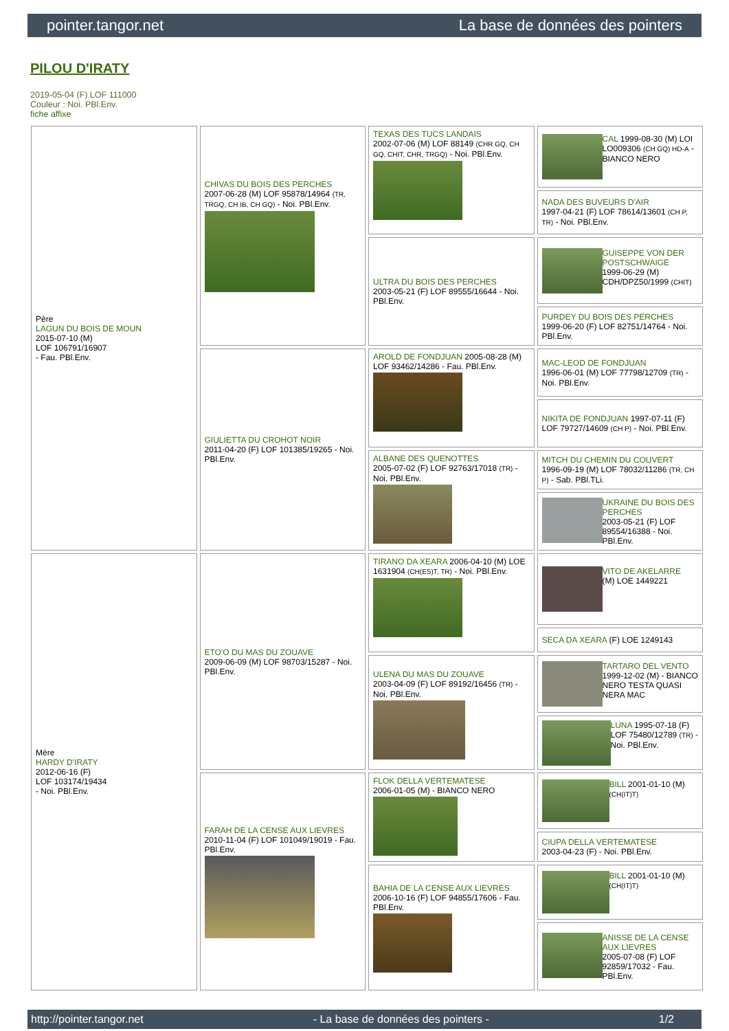pointer.tangor.net La base de données des pointers
PILOU D'IRATY
2019-05-04 (F) LOF 111000
Couleur : Noi. PBl.Env.
fiche affixe
| Père LAGUN DU BOIS DE MOUN 2015-07-10 (M) LOF 106791/16907 - Fau. PBl.Env. | CHIVAS DU BOIS DES PERCHES 2007-06-28 (M) LOF 95878/14964 (TR, TRGQ, CH IB, CH GQ) - Noi. PBl.Env. | TEXAS DES TUCS LANDAIS 2002-07-06 (M) LOF 88149 (CHR GQ, CH GQ, CHIT, CHR, TRGQ) - Noi. PBl.Env. | CAL 1999-08-30 (M) LOI LO009306 (CH GQ) HD-A - BIANCO NERO |
| | | | NADA DES BUVEURS D'AIR 1997-04-21 (F) LOF 78614/13601 (CH P, TR) - Noi. PBl.Env. |
| | | ULTRA DU BOIS DES PERCHES 2003-05-21 (F) LOF 89555/16644 - Noi. PBl.Env. | GUISEPPE VON DER POSTSCHWAIGE 1999-06-29 (M) CDH/DPZ50/1999 (CHIT) |
| | | | PURDEY DU BOIS DES PERCHES 1999-06-20 (F) LOF 82751/14764 - Noi. PBl.Env. |
| | GIULIETTA DU CROHOT NOIR 2011-04-20 (F) LOF 101385/19265 - Noi. PBl.Env. | AROLD DE FONDJUAN 2005-08-28 (M) LOF 93462/14286 - Fau. PBl.Env. | MAC-LEOD DE FONDJUAN 1996-06-01 (M) LOF 77798/12709 (TR) - Noi. PBl.Env. |
| | | | NIKITA DE FONDJUAN 1997-07-11 (F) LOF 79727/14609 (CH P) - Noi. PBl.Env. |
| | | ALBANE DES QUENOTTES 2005-07-02 (F) LOF 92763/17018 (TR) - Noi. PBl.Env. | MITCH DU CHEMIN DU COUVERT 1996-09-19 (M) LOF 78032/11286 (TR, CH P) - Sab. PBl.TLi. |
| | | | UKRAINE DU BOIS DES PERCHES 2003-05-21 (F) LOF 89554/16388 - Noi. PBl.Env. |
| Mère HARDY D'IRATY 2012-06-16 (F) LOF 103174/19434 - Noi. PBl.Env. | ETO'O DU MAS DU ZOUAVE 2009-06-09 (M) LOF 98703/15287 - Noi. PBl.Env. | TIRANO DA XEARA 2006-04-10 (M) LOE 1631904 (CH(ES)T, TR) - Noi. PBl.Env. | VITO DE AKELARRE (M) LOE 1449221 |
| | | | SECA DA XEARA (F) LOE 1249143 |
| | | ULENA DU MAS DU ZOUAVE 2003-04-09 (F) LOF 89192/16456 (TR) - Noi. PBl.Env. | TARTARO DEL VENTO 1999-12-02 (M) - BIANCO NERO TESTA QUASI NERA MAC |
| | | | LUNA 1995-07-18 (F) LOF 75480/12789 (TR) - Noi. PBl.Env. |
| | FARAH DE LA CENSE AUX LIEVRES 2010-11-04 (F) LOF 101049/19019 - Fau. PBl.Env. | FLOK DELLA VERTEMATESE 2006-01-05 (M) - BIANCO NERO | BILL 2001-01-10 (M) (CH(IT)T) |
| | | | CIUPA DELLA VERTEMATESE 2003-04-23 (F) - Noi. PBl.Env. |
| | | BAHIA DE LA CENSE AUX LIEVRES 2006-10-16 (F) LOF 94855/17606 - Fau. PBl.Env. | BILL 2001-01-10 (M) (CH(IT)T) |
| | | | ANISSE DE LA CENSE AUX LIEVRES 2005-07-08 (F) LOF 92859/17032 - Fau. PBl.Env. |
http://pointer.tangor.net - La base de données des pointers - 1/2